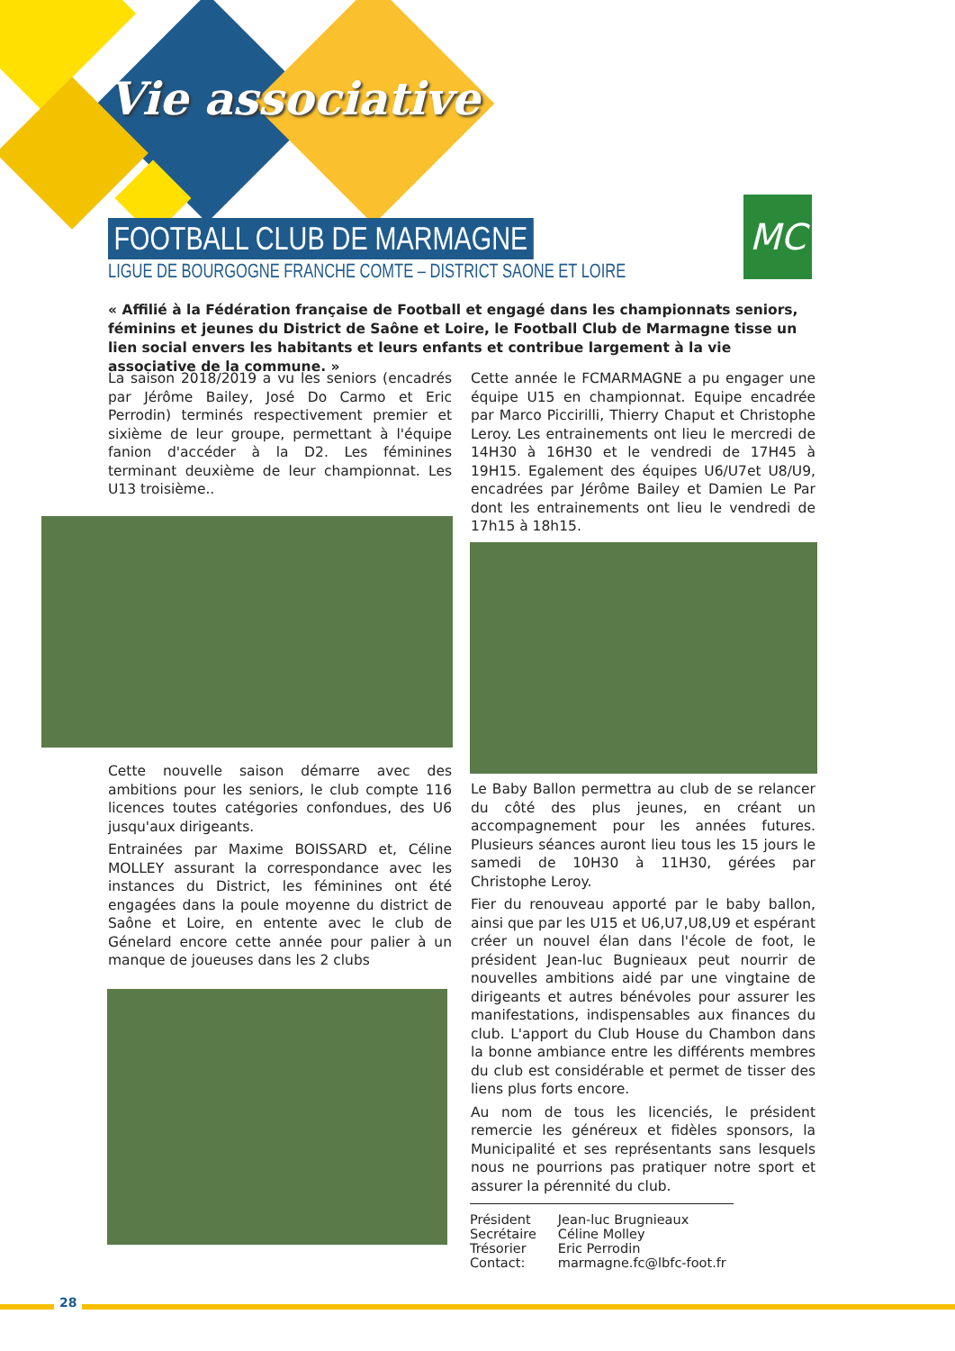Vie associative
FOOTBALL CLUB DE MARMAGNE
LIGUE DE BOURGOGNE FRANCHE COMTE – DISTRICT SAONE ET LOIRE
MC
« Affilié à la Fédération française de Football et engagé dans les championnats seniors, féminins et jeunes du District de Saône et Loire, le Football Club de Marmagne tisse un lien social envers les habitants et leurs enfants et contribue largement à la vie associative de la commune. »
La saison 2018/2019 a vu les seniors (encadrés par Jérôme Bailey, José Do Carmo et Eric Perrodin) terminés respectivement premier et sixième de leur groupe, permettant à l'équipe fanion d'accéder à la D2. Les féminines terminant deuxième de leur championnat. Les U13 troisième..
Cette nouvelle saison démarre avec des ambitions pour les seniors, le club compte 116 licences toutes catégories confondues, des U6 jusqu'aux dirigeants.
Entrainées par Maxime BOISSARD et, Céline MOLLEY assurant la correspondance avec les instances du District, les féminines ont été engagées dans la poule moyenne du district de Saône et Loire, en entente avec le club de Génelard encore cette année pour palier à un manque de joueuses dans les 2 clubs
Cette année le FCMARMAGNE a pu engager une équipe U15 en championnat. Equipe encadrée par Marco Piccirilli, Thierry Chaput et Christophe Leroy. Les entrainements ont lieu le mercredi de 14H30 à 16H30 et le vendredi de 17H45 à 19H15. Egalement des équipes U6/U7et U8/U9, encadrées par Jérôme Bailey et Damien Le Par dont les entrainements ont lieu le vendredi de 17h15 à 18h15.
Le Baby Ballon permettra au club de se relancer du côté des plus jeunes, en créant un accompagnement pour les années futures. Plusieurs séances auront lieu tous les 15 jours le samedi de 10H30 à 11H30, gérées par Christophe Leroy.
Fier du renouveau apporté par le baby ballon, ainsi que par les U15 et U6,U7,U8,U9 et espérant créer un nouvel élan dans l'école de foot, le président Jean-luc Bugnieaux peut nourrir de nouvelles ambitions aidé par une vingtaine de dirigeants et autres bénévoles pour assurer les manifestations, indispensables aux finances du club. L'apport du Club House du Chambon dans la bonne ambiance entre les différents membres du club est considérable et permet de tisser des liens plus forts encore.
Au nom de tous les licenciés, le président remercie les généreux et fidèles sponsors, la Municipalité et ses représentants sans lesquels nous ne pourrions pas pratiquer notre sport et assurer la pérennité du club.
| Président | Jean-luc Brugnieaux |
| Secrétaire | Céline Molley |
| Trésorier | Eric Perrodin |
| Contact: | marmagne.fc@lbfc-foot.fr |
28